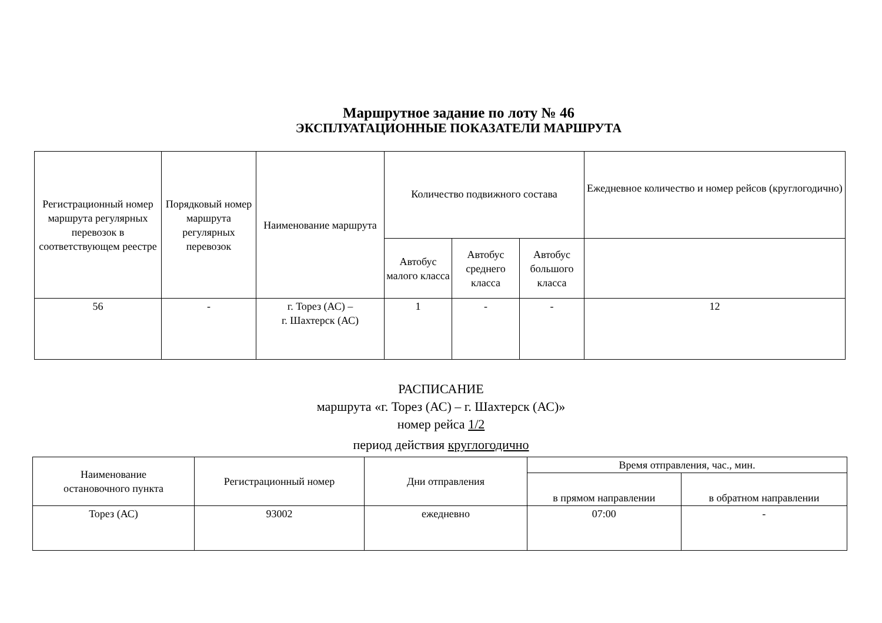Маршрутное задание по лоту № 46
ЭКСПЛУАТАЦИОННЫЕ ПОКАЗАТЕЛИ МАРШРУТА
| Регистрационный номер маршрута регулярных перевозок в соответствующем реестре | Порядковый номер маршрута регулярных перевозок | Наименование маршрута | Количество подвижного состава | | | Ежедневное количество и номер рейсов (круглогодично) |
| --- | --- | --- | --- | --- | --- | --- |
| | | | Автобус малого класса | Автобус среднего класса | Автобус большого класса | |
| 56 | - | г. Торез (АС) – г. Шахтерск (АС) | 1 | - | - | 12 |
РАСПИСАНИЕ
маршрута «г. Торез (АС) – г. Шахтерск (АС)»
номер рейса 1/2
период действия круглогодично
| Наименование остановочного пункта | Регистрационный номер | Дни отправления | Время отправления, час., мин. | |
| --- | --- | --- | --- | --- |
| | | | в прямом направлении | в обратном направлении |
| Торез (АС) | 93002 | ежедневно | 07:00 | - |